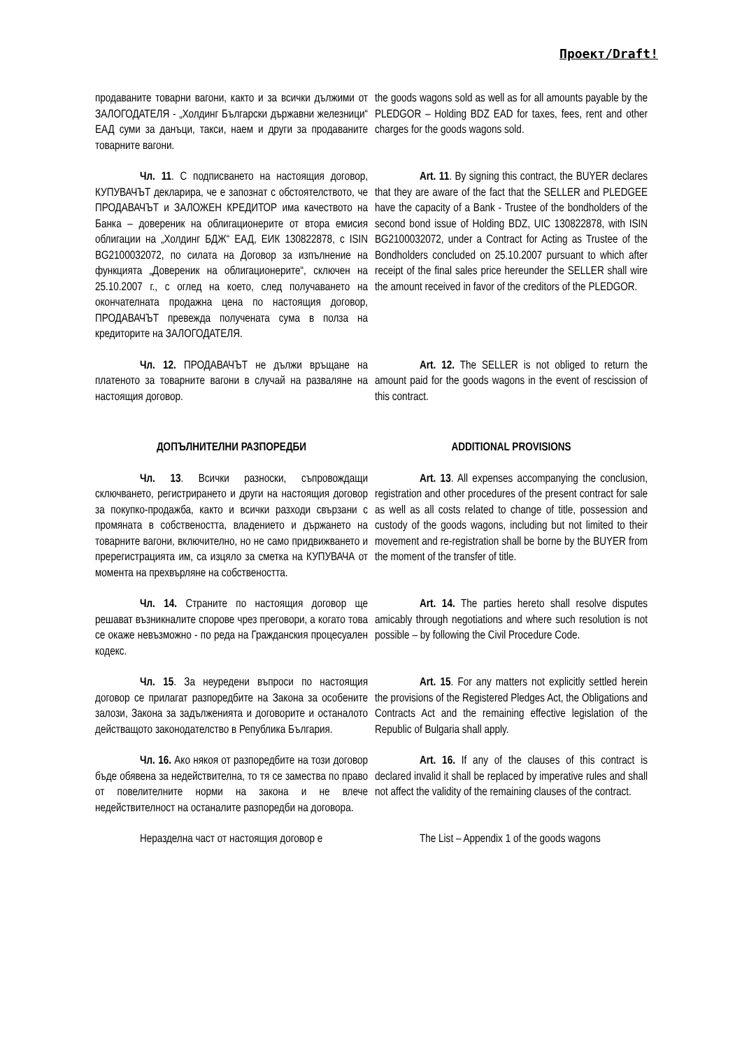Проект/Draft!
продаваните товарни вагони, както и за всички дължими от ЗАЛОГОДАТЕЛЯ - „Холдинг Български държавни железници“ ЕАД суми за данъци, такси, наем и други за продаваните товарните вагони.
the goods wagons sold as well as for all amounts payable by the PLEDGOR – Holding BDZ EAD for taxes, fees, rent and other charges for the goods wagons sold.
Чл. 11. С подписването на настоящия договор, КУПУВАЧЪТ декларира, че е запознат с обстоятелството, че ПРОДАВАЧЪТ и ЗАЛОЖЕН КРЕДИТОР има качеството на Банка – довереник на облигационерите от втора емисия облигации на „Холдинг БДЖ“ ЕАД, ЕИК 130822878, с ISIN BG2100032072, по силата на Договор за изпълнение на функцията „Довереник на облигационерите“, сключен на 25.10.2007 г., с оглед на което, след получаването на окончателната продажна цена по настоящия договор, ПРОДАВАЧЪТ превежда получената сума в полза на кредиторите на ЗАЛОГОДАТЕЛЯ.
Art. 11. By signing this contract, the BUYER declares that they are aware of the fact that the SELLER and PLEDGEE have the capacity of a Bank - Trustee of the bondholders of the second bond issue of Holding BDZ, UIC 130822878, with ISIN BG2100032072, under a Contract for Acting as Trustee of the Bondholders concluded on 25.10.2007 pursuant to which after receipt of the final sales price hereunder the SELLER shall wire the amount received in favor of the creditors of the PLEDGOR.
Чл. 12. ПРОДАВАЧЪТ не дължи връщане на платеното за товарните вагони в случай на разваляне на настоящия договор.
Art. 12. The SELLER is not obliged to return the amount paid for the goods wagons in the event of rescission of this contract.
ДОПЪЛНИТЕЛНИ РАЗПОРЕДБИ ADDITIONAL PROVISIONS
Чл. 13. Всички разноски, съпровождащи сключването, регистрирането и други на настоящия договор за покупко-продажба, както и всички разходи свързани с промяната в собствеността, владението и държането на товарните вагони, включително, но не само придвижването и пререгистрацията им, са изцяло за сметка на КУПУВАЧА от момента на прехвърляне на собствеността.
Art. 13. All expenses accompanying the conclusion, registration and other procedures of the present contract for sale as well as all costs related to change of title, possession and custody of the goods wagons, including but not limited to their movement and re-registration shall be borne by the BUYER from the moment of the transfer of title.
Чл. 14. Страните по настоящия договор ще решават възникналите спорове чрез преговори, а когато това се окаже невъзможно - по реда на Гражданския процесуален кодекс.
Art. 14. The parties hereto shall resolve disputes amicably through negotiations and where such resolution is not possible – by following the Civil Procedure Code.
Чл. 15. За неуредени въпроси по настоящия договор се прилагат разпоредбите на Закона за особените залози, Закона за задълженията и договорите и останалото действащото законодателство в Република България.
Art. 15. For any matters not explicitly settled herein the provisions of the Registered Pledges Act, the Obligations and Contracts Act and the remaining effective legislation of the Republic of Bulgaria shall apply.
Чл. 16. Ако някоя от разпоредбите на този договор бъде обявена за недействителна, то тя се замества по право от повелителните норми на закона и не влече недействителност на останалите разпоредби на договора.
Art. 16. If any of the clauses of this contract is declared invalid it shall be replaced by imperative rules and shall not affect the validity of the remaining clauses of the contract.
Неразделна част от настоящия договор е The List – Appendix 1 of the goods wagons